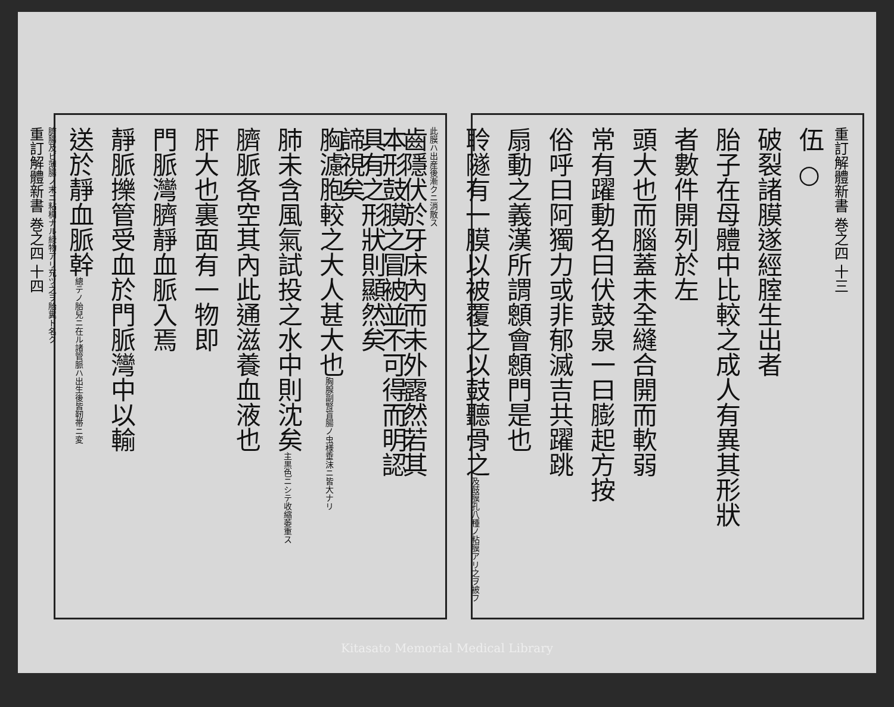重訂解體新書 巻之四 十三
伍 ○
破裂諸膜遂經腟生出者
胎子在母體中比較之成人有異其形狀
者數件開列於左
頭大也而腦蓋未全縫合開而軟弱
常有躍動名曰伏鼓泉一曰膨起方按
俗呼曰阿獨力或非郁滅吉共躍跳
扇動之義漢所謂顖會顖門是也
聆隧有一膜以被覆之以鼓聽骨之及鼓膜孔八種ノ粘膜アリ之ヲ被フ此膜ハ出産後漸クニ消散ス
本形鼓膜之冒被並不可得而明認
諦視矣
齒隱伏於牙床內而未外露然若其
具有之形狀則顯然矣
胸濾胞較之大人甚大也胸腺副腎盲腸ノ虫様垂沫ニ皆大ナリ
肺未含風氣試投之水中則沈矣主黒色ニシテ收縮萎重ス
臍脈各空其內此通滋養血液也
肝大也裏面有一物即
門脈灣臍靜血脈入焉
靜脈擽管受血於門脈灣中以輸
送於靜血脈幹總テノ胎兒ニ在ル諸管脈ハ出生後皆靭帯ニ変
臍腸及ビ薄腸ノ末ニ粘稠ナル緑物アリ充ツ之ヲ胎糞ト名ク
重訂解體新書 巻之四 十四
Kitasato Memorial Medical Library